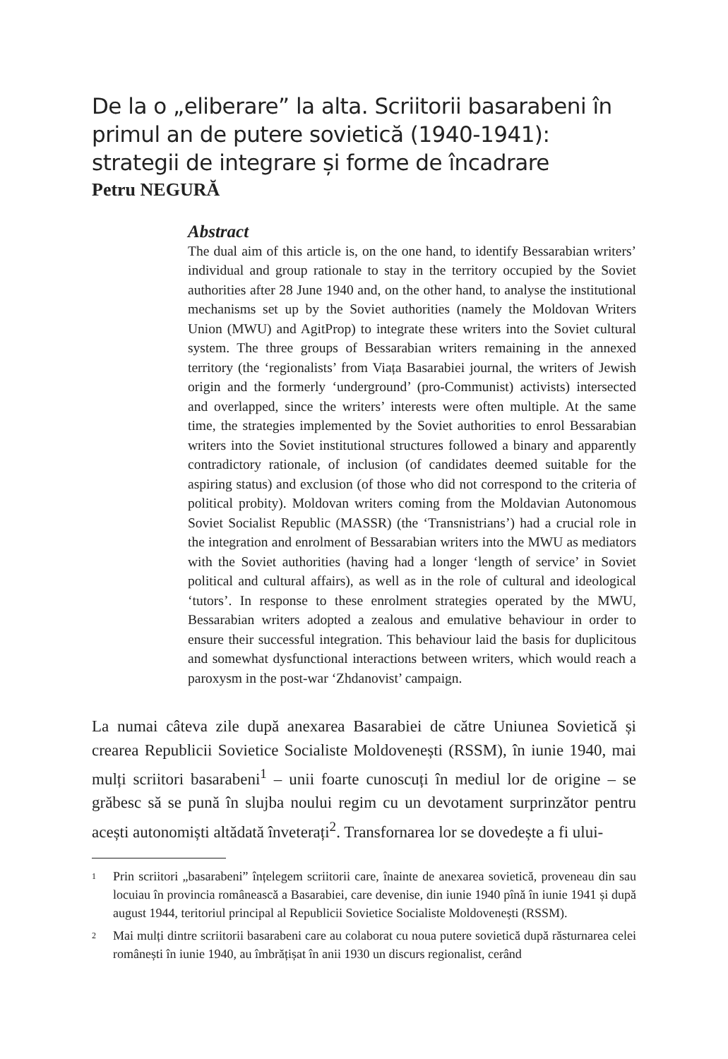De la o „eliberare” la alta. Scriitorii basarabeni în primul an de putere sovietică (1940-1941): strategii de integrare și forme de încadrare
Petru NEGURĂ
Abstract
The dual aim of this article is, on the one hand, to identify Bessarabian writers’ individual and group rationale to stay in the territory occupied by the Soviet authorities after 28 June 1940 and, on the other hand, to analyse the institutional mechanisms set up by the Soviet authorities (namely the Moldovan Writers Union (MWU) and AgitProp) to integrate these writers into the Soviet cultural system. The three groups of Bessarabian writers remaining in the annexed territory (the ‘regionalists’ from Viața Basarabiei journal, the writers of Jewish origin and the formerly ‘underground’ (pro-Communist) activists) intersected and overlapped, since the writers’ interests were often multiple. At the same time, the strategies implemented by the Soviet authorities to enrol Bessarabian writers into the Soviet institutional structures followed a binary and apparently contradictory rationale, of inclusion (of candidates deemed suitable for the aspiring status) and exclusion (of those who did not correspond to the criteria of political probity). Moldovan writers coming from the Moldavian Autonomous Soviet Socialist Republic (MASSR) (the ‘Transnistrians’) had a crucial role in the integration and enrolment of Bessarabian writers into the MWU as mediators with the Soviet authorities (having had a longer ‘length of service’ in Soviet political and cultural affairs), as well as in the role of cultural and ideological ‘tutors’. In response to these enrolment strategies operated by the MWU, Bessarabian writers adopted a zealous and emulative behaviour in order to ensure their successful integration. This behaviour laid the basis for duplicitous and somewhat dysfunctional interactions between writers, which would reach a paroxysm in the post-war ‘Zhdanovist’ campaign.
La numai câteva zile după anexarea Basarabiei de către Uniunea Sovietică și crearea Republicii Sovietice Socialiste Moldovenești (RSSM), în iunie 1940, mai mulți scriitori basarabeni<sup>1</sup> – unii foarte cunoscuți în mediul lor de origine – se grăbesc să se pună în slujba noului regim cu un devotament surprinzător pentru acești autonomiști altădată înveterați<sup>2</sup>. Transfornarea lor se dovedește a fi ului-
1
Prin scriitori „basarabeni” înțelegem scriitorii care, înainte de anexarea sovietică, proveneau din sau locuiau în provincia românească a Basarabiei, care devenise, din iunie 1940 pînă în iunie 1941 și după august 1944, teritoriul principal al Republicii Sovietice Socialiste Moldovenești (RSSM).
2
Mai mulți dintre scriitorii basarabeni care au colaborat cu noua putere sovietică după răsturnarea celei românești în iunie 1940, au îmbrățișat în anii 1930 un discurs regionalist, cerând